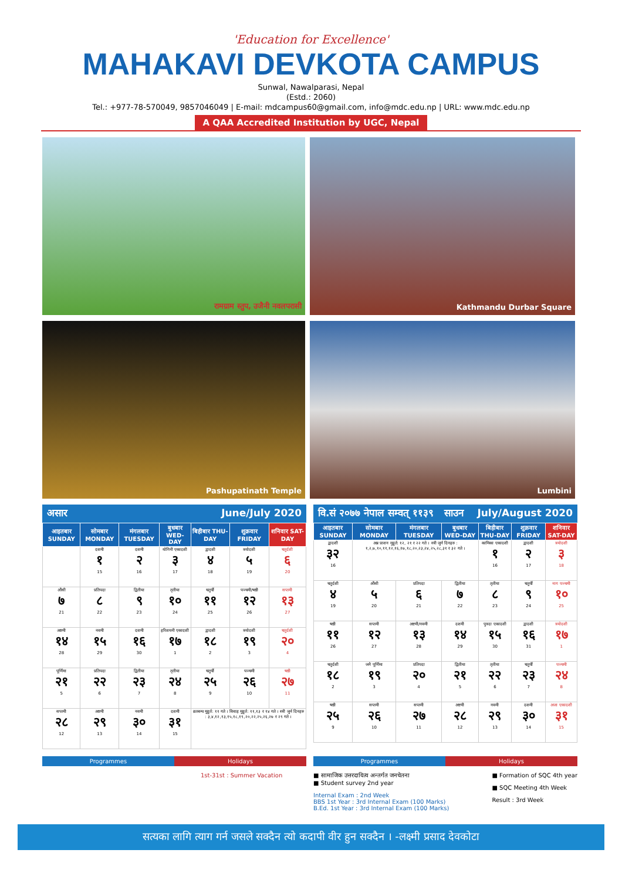'Education for Excellence'
MAHAKAVI DEVKOTA CAMPUS
Sunwal, Nawalparasi, Nepal
(Estd.: 2060)
Tel.: +977-78-570049, 9857046049 | E-mail: mdcampus60@gmail.com, info@mdc.edu.np | URL: www.mdc.edu.np
A QAA Accredited Institution by UGC, Nepal
रामग्राम स्तुप, उजैनी नवलपरासी
Kathmandu Durbar Square
Pashupatinath Temple
Lumbini
असार June/July 2020
| आइतबार SUNDAY | सोमबार MONDAY | मंगलबार TUESDAY | बुधबार WED-DAY | बिहीबार THU-DAY | शुक्रवार FRIDAY | शनिवार SAT-DAY |
| --- | --- | --- | --- | --- | --- | --- |
| | दशमी १ 15 | दशमी २ 16 | योगिनी एकादशी ३ 17 | द्वादशी ४ 18 | त्रयोदशी ५ 19 | चतुर्दशी ६ 20 |
| औंसी ७ 21 | प्रतिपदा ८ 22 | द्वितीया ९ 23 | तृतीया १० 24 | चतुर्थी ११ 25 | पञ्चमी/षष्ठी १२ 26 | सप्तमी १३ 27 |
| अष्टमी १४ 28 | नवमी १५ 29 | दशमी १६ 30 | हरिशयनी एकादशी १७ 1 | द्वादशी १८ 2 | त्रयोदशी १९ 3 | चतुर्दशी २० 4 |
| पूर्णिमा २१ 5 | प्रतिपदा २२ 6 | द्वितीया २३ 7 | तृतीया २४ 8 | चतुर्थी २५ 9 | पञ्चमी २६ 10 | षष्ठी २७ 11 |
| सप्तमी २८ 12 | अष्टमी २९ 13 | नवमी ३० 14 | दशमी ३१ 15 | व्रतबन्ध मुहूर्त: ११ गते । विवाह मुहूर्त: ११,१३ र १४ गते । स्त्री जुर्न दिनहरु : ३,४,१२,१३,१५,१८,१९,२०,२२,२५,२६,२७ र २९ गते । | | |
वि.सं २०७७ नेपाल सम्वत् ११३९ साउन July/August 2020
| आइतबार SUNDAY | सोमबार MONDAY | मंगलबार TUESDAY | बुधबार WED-DAY | बिहीबार THU-DAY | शुक्रवार FRIDAY | शनिवार SAT-DAY |
| --- | --- | --- | --- | --- | --- | --- |
| द्वादशी ३२ 16 | अन्न प्राशन मुहूर्त: १२, २१ र २२ गते । स्त्री जुर्न दिनहरु : १,२,७,१०,११,१२,१६,१७,१८,२०,२३,२४,२५,२८,३१ र ३२ गते । | | | कामिका एकादशी १ 16 | द्वादशी २ 17 | त्रयोदशी ३ 18 |
| चतुर्दशी ४ 19 | औंसी ५ 20 | प्रतिपदा ६ 21 | द्वितीया ७ 22 | तृतीया ८ 23 | चतुर्थी ९ 24 | नाग पञ्चमी १० 25 |
| षष्ठी ११ 26 | सप्तमी १२ 27 | अष्टमी/नवमी १३ 28 | दशमी १४ 29 | पुत्रदा एकादशी १५ 30 | द्वादशी १६ 31 | त्रयोदशी १७ 1 |
| चतुर्दशी १८ 2 | जनै पूर्णिमा १९ 3 | प्रतिपदा २० 4 | द्वितीया २१ 5 | तृतीया २२ 6 | चतुर्थी २३ 7 | पञ्चमी २४ 8 |
| षष्ठी २५ 9 | सप्तमी २६ 10 | सप्तमी २७ 11 | अष्टमी २८ 12 | नवमी २९ 13 | दशमी ३० 14 | अजा एकादशी ३१ 15 |
Programmes Holidays
1st-31st : Summer Vacation
Programmes Holidays
■ सामाजिक उत्तरदायित्व अन्तर्गत जनचेतना
■ Student survey 2nd year
Internal Exam : 2nd Week
BBS 1st Year : 3rd Internal Exam (100 Marks)
B.Ed. 1st Year : 3rd Internal Exam (100 Marks)
■ Formation of SQC 4th year
■ SQC Meeting 4th Week
Result : 3rd Week
सत्यका लागि त्याग गर्न जसले सक्दैन त्यो कदापी वीर हुन सक्दैन । -लक्ष्मी प्रसाद देवकोटा